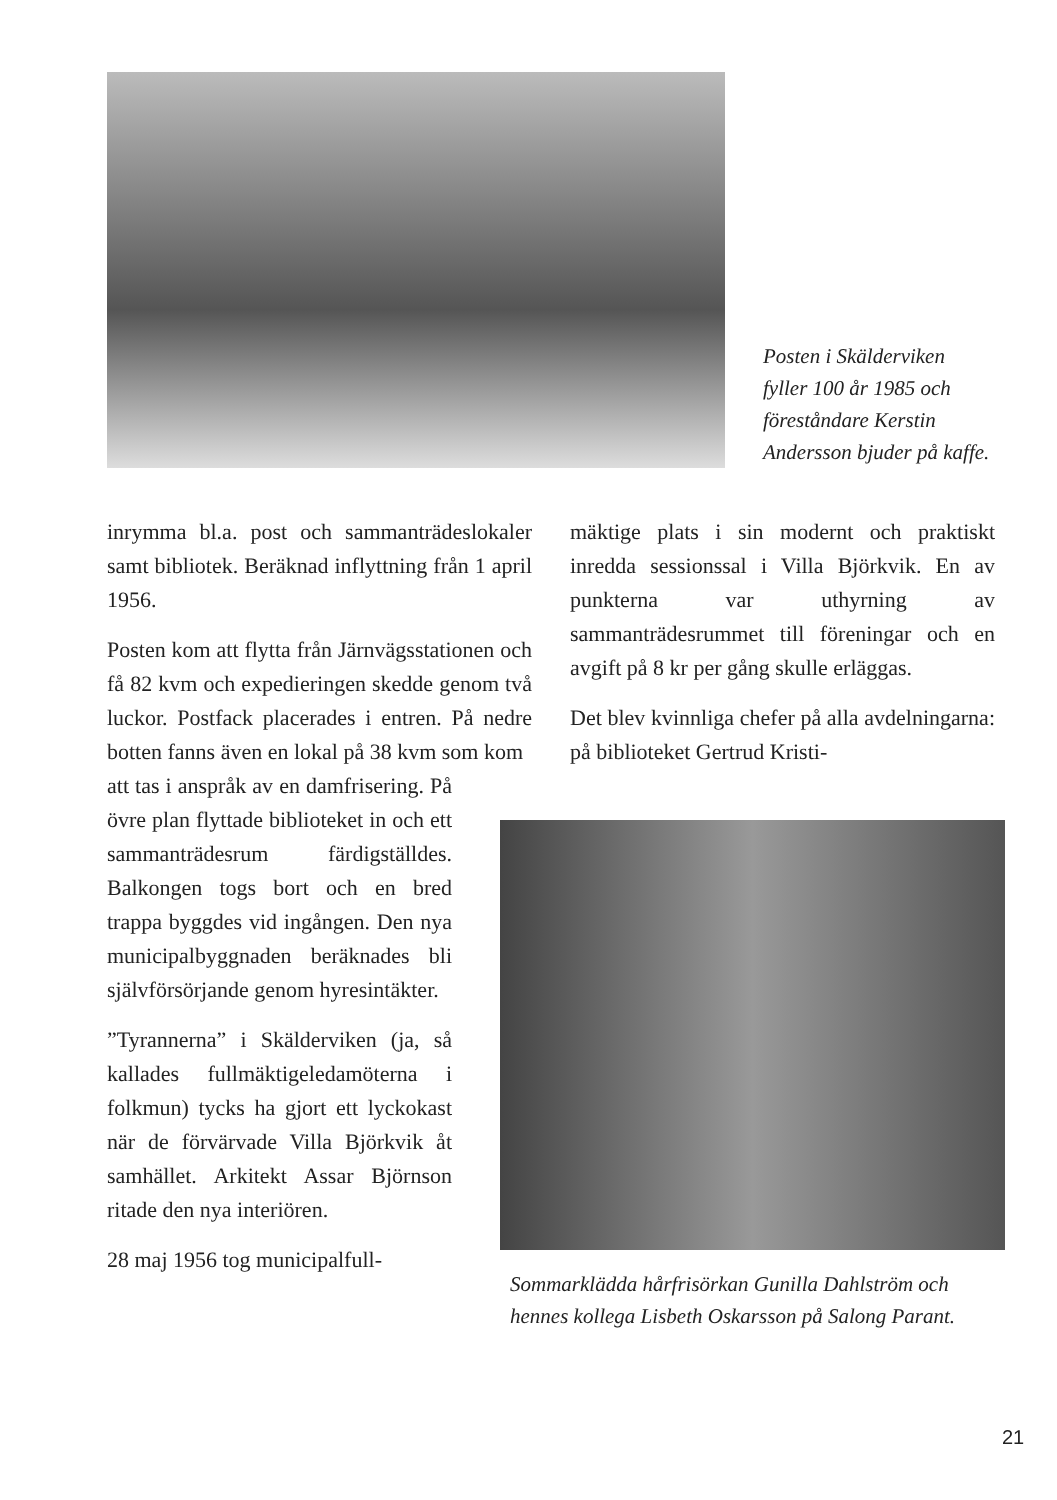Posten i Skälderviken fyller 100 år 1985 och föreståndare Kerstin Andersson bjuder på kaffe.
inrymma bl.a. post och sammanträdeslokaler samt bibliotek. Beräknad inflyttning från 1 april 1956.
Posten kom att flytta från Järnvägsstationen och få 82 kvm och expedieringen skedde genom två luckor. Postfack placerades i entren. På nedre botten fanns även en lokal på 38 kvm som kom
att tas i anspråk av en damfrisering. På övre plan flyttade biblioteket in och ett sammanträdesrum färdigställdes. Balkongen togs bort och en bred trappa byggdes vid ingången. Den nya municipalbyggnaden beräknades bli självförsörjande genom hyresintäkter.
”Tyrannerna” i Skälderviken (ja, så kallades fullmäktigeledamöterna i folkmun) tycks ha gjort ett lyckokast när de förvärvade Villa Björkvik åt samhället. Arkitekt Assar Björnson ritade den nya interiören.
28 maj 1956 tog municipalfull-
mäktige plats i sin modernt och praktiskt inredda sessionssal i Villa Björkvik. En av punkterna var uthyrning av sammanträdesrummet till föreningar och en avgift på 8 kr per gång skulle erläggas.
Det blev kvinnliga chefer på alla avdelningarna: på biblioteket Gertrud Kristi-
Sommarklädda hårfrisörkan Gunilla Dahlström och hennes kollega Lisbeth Oskarsson på Salong Parant.
21